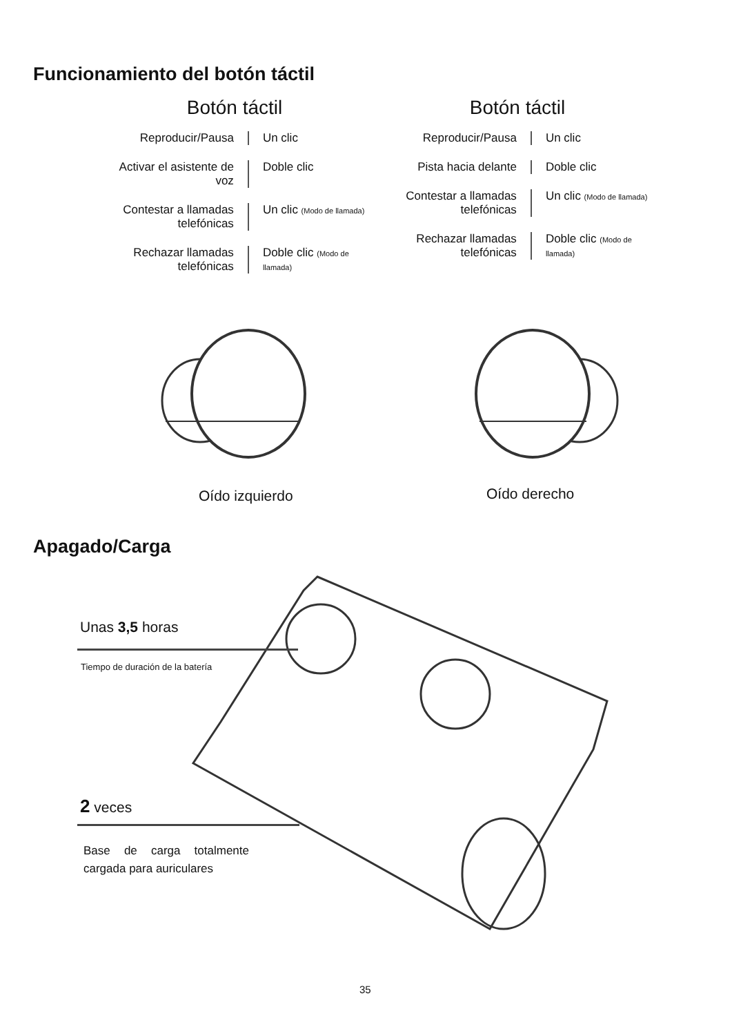Funcionamiento del botón táctil
Botón táctil
Reproducir/Pausa Un clic
Activar el asistente de voz
Doble clic
Contestar a llamadas telefónicas
Un clic (Modo de llamada)
Rechazar llamadas telefónicas
Doble clic (Modo de llamada)
Botón táctil
Reproducir/Pausa Un clic
Pista hacia delante
Doble clic
Contestar a llamadas telefónicas
Un clic (Modo de llamada)
Rechazar llamadas telefónicas
Doble clic (Modo de llamada)
Oído izquierdo Oído derecho
Apagado/Carga
Unas 3,5 horas
Tiempo de duración de la batería
2 veces
Base de carga totalmente cargada para auriculares
35